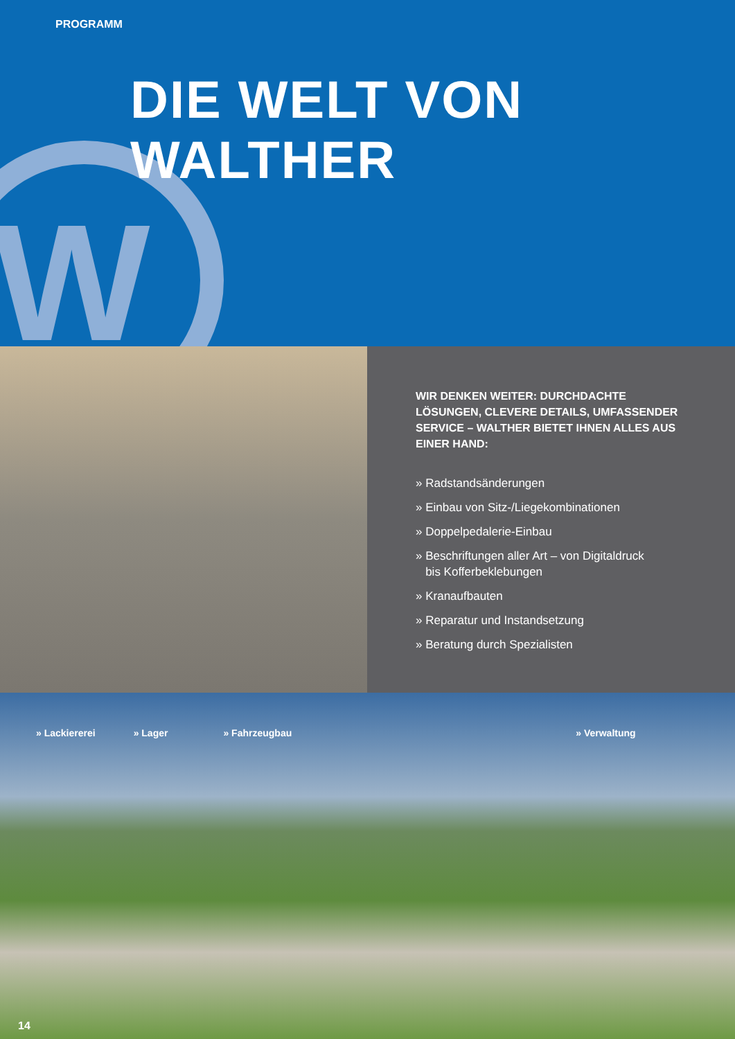W
PROGRAMM
DIE WELT VON WALTHER
WIR DENKEN WEITER: DURCHDACHTE LÖSUNGEN, CLEVERE DETAILS, UMFASSENDER SERVICE – WALTHER BIETET IHNEN ALLES AUS EINER HAND:
» Radstandsänderungen
» Einbau von Sitz-/Liegekombinationen
» Doppelpedalerie-Einbau
» Beschriftungen aller Art – von Digitaldruck
bis Kofferbeklebungen
» Kranaufbauten
» Reparatur und Instandsetzung
» Beratung durch Spezialisten
» Lackiererei » Lager » Fahrzeugbau » Verwaltung
14